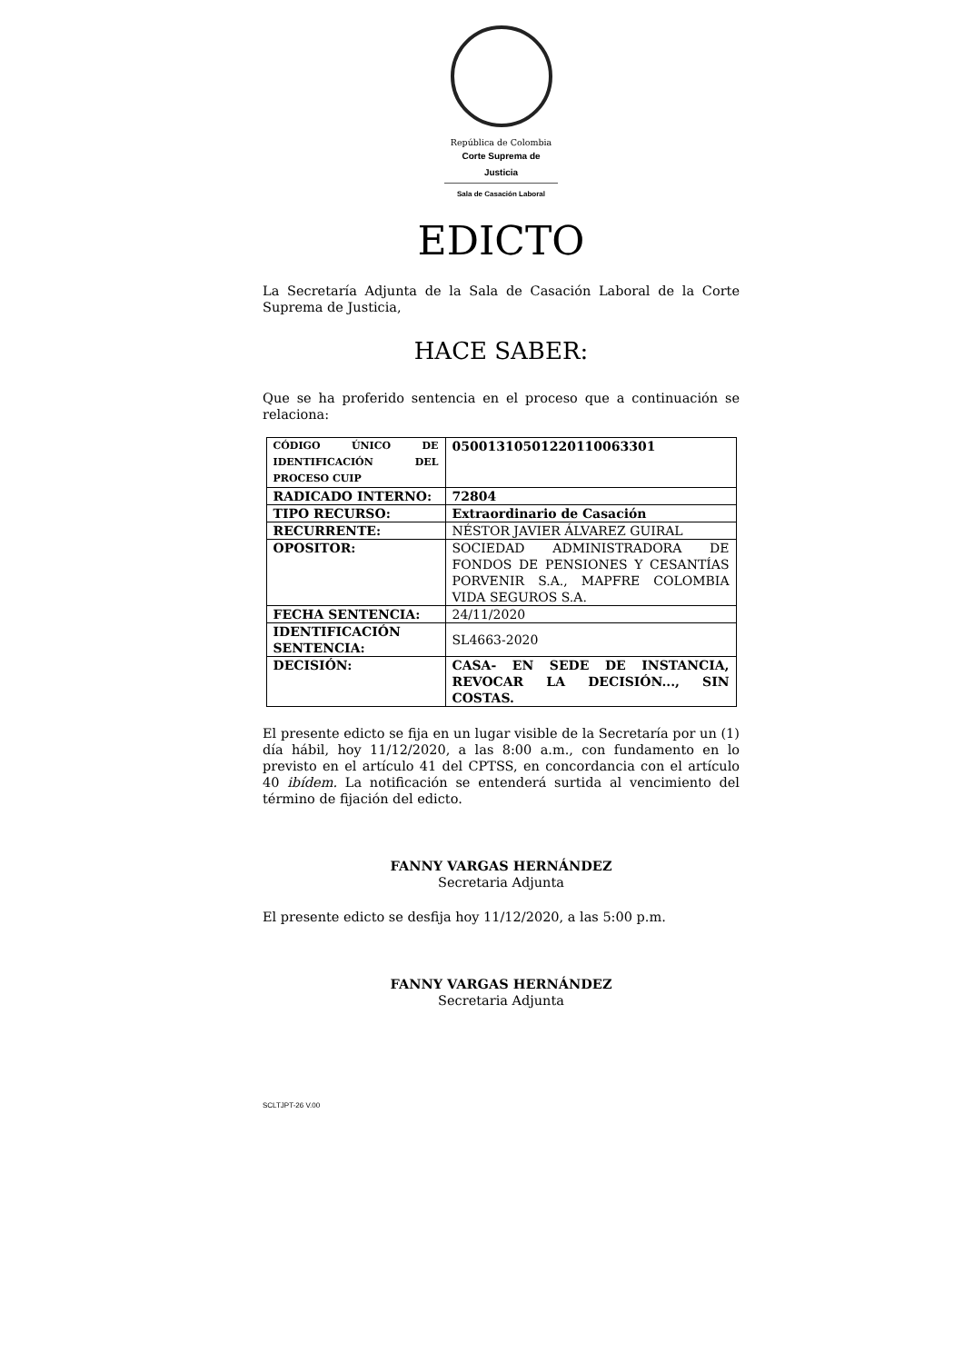República de Colombia
Corte Suprema de Justicia
Sala de Casación Laboral
EDICTO
La Secretaría Adjunta de la Sala de Casación Laboral de la Corte Suprema de Justicia,
HACE SABER:
Que se ha proferido sentencia en el proceso que a continuación se relaciona:
| CÓDIGO ÚNICO DE IDENTIFICACIÓN DEL PROCESO CUIP | 05001310501220110063301 |
| RADICADO INTERNO: | 72804 |
| TIPO RECURSO: | Extraordinario de Casación |
| RECURRENTE: | NÉSTOR JAVIER ÁLVAREZ GUIRAL |
| OPOSITOR: | SOCIEDAD ADMINISTRADORA DE FONDOS DE PENSIONES Y CESANTÍAS PORVENIR S.A., MAPFRE COLOMBIA VIDA SEGUROS S.A. |
| FECHA SENTENCIA: | 24/11/2020 |
| IDENTIFICACIÓN SENTENCIA: | SL4663-2020 |
| DECISIÓN: | CASA- EN SEDE DE INSTANCIA, REVOCAR LA DECISIÓN..., SIN COSTAS. |
El presente edicto se fija en un lugar visible de la Secretaría por un (1) día hábil, hoy 11/12/2020, a las 8:00 a.m., con fundamento en lo previsto en el artículo 41 del CPTSS, en concordancia con el artículo 40 ibídem. La notificación se entenderá surtida al vencimiento del término de fijación del edicto.
FANNY VARGAS HERNÁNDEZ
Secretaria Adjunta
El presente edicto se desfija hoy 11/12/2020, a las 5:00 p.m.
FANNY VARGAS HERNÁNDEZ
Secretaria Adjunta
SCLTJPT-26 V.00